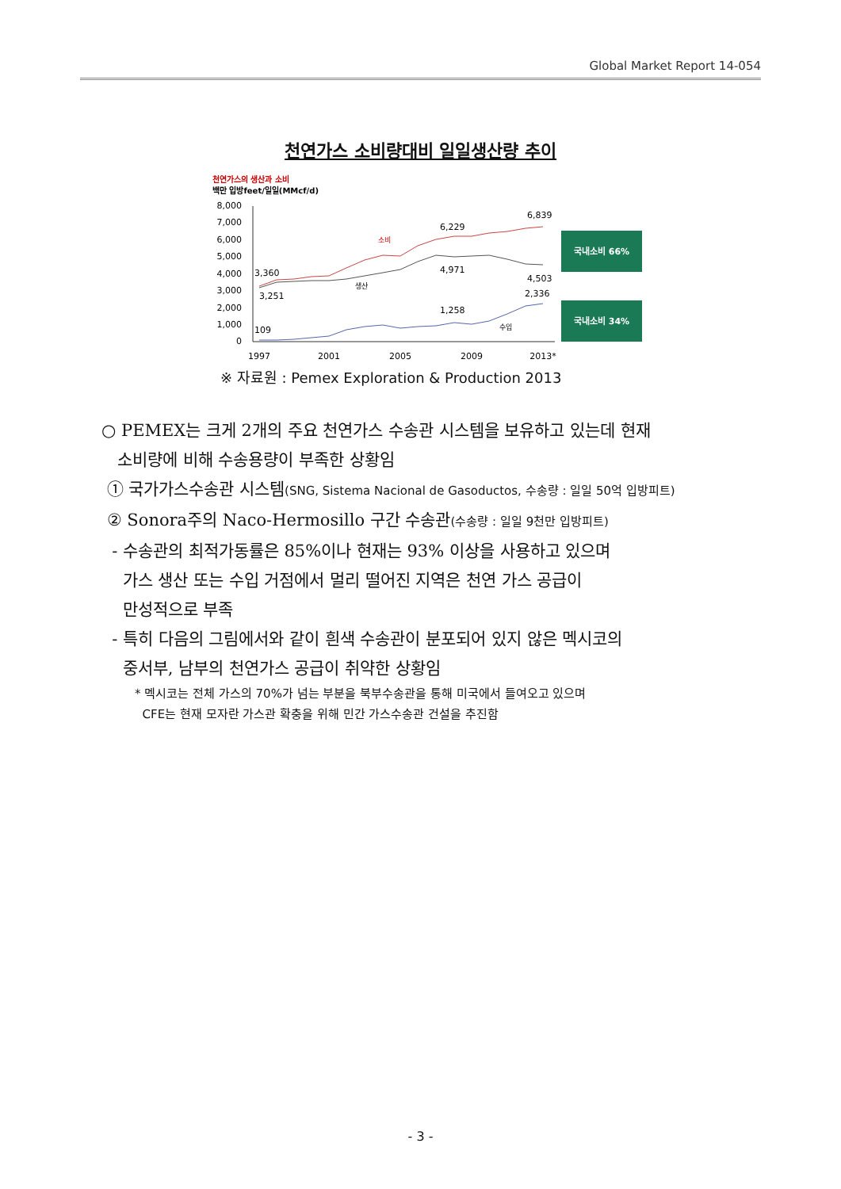Global Market Report 14-054
천연가스 소비량대비 일일생산량 추이
천연가스의 생산과 소비
백만 입방feet/일일(MMcf/d)
8,000
7,000
6,000
5,000
4,000
3,000
2,000
1,000
0
3,360
3,251
109
6,229
4,971
1,258
6,839
4,503
2,336
소비
생산
수입
1997
2001
2005
2009
2013*
국내소비 66%
국내소비 34%
※ 자료원 : Pemex Exploration & Production 2013
○ PEMEX는 크게 2개의 주요 천연가스 수송관 시스템을 보유하고 있는데 현재
소비량에 비해 수송용량이 부족한 상황임
① 국가가스수송관 시스템(SNG, Sistema Nacional de Gasoductos, 수송량 : 일일 50억 입방피트)
② Sonora주의 Naco-Hermosillo 구간 수송관(수송량 : 일일 9천만 입방피트)
- 수송관의 최적가동률은 85%이나 현재는 93% 이상을 사용하고 있으며
가스 생산 또는 수입 거점에서 멀리 떨어진 지역은 천연 가스 공급이
만성적으로 부족
- 특히 다음의 그림에서와 같이 흰색 수송관이 분포되어 있지 않은 멕시코의
중서부, 남부의 천연가스 공급이 취약한 상황임
* 멕시코는 전체 가스의 70%가 넘는 부분을 북부수송관을 통해 미국에서 들여오고 있으며
CFE는 현재 모자란 가스관 확충을 위해 민간 가스수송관 건설을 추진함
- 3 -